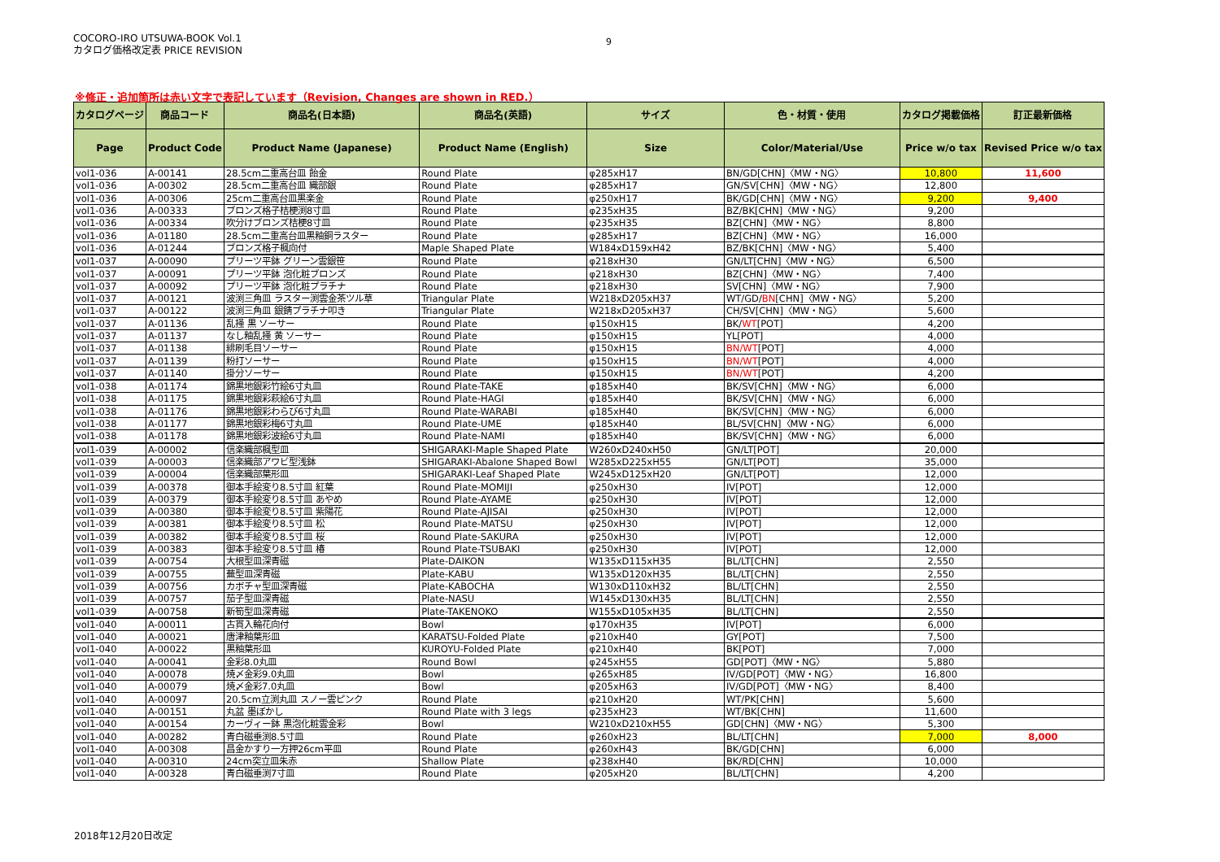COCORO-IRO UTSUWA-BOOK Vol.1
カタログ価格改定表 PRICE REVISION
9
※修正・追加箇所は赤い文字で表記しています（Revision, Changes are shown in RED.）
| カタログページ | 商品コード | 商品名(日本語) | 商品名(英語) | サイズ | 色・材質・使用 | カタログ掲載価格 | 訂正最新価格 |
| --- | --- | --- | --- | --- | --- | --- | --- |
| Page | Product Code | Product Name (Japanese) | Product Name (English) | Size | Color/Material/Use | Price w/o tax | Revised Price w/o tax |
| vol1-036 | A-00141 | 28.5cm二重高台皿 飴金 | Round Plate | φ285xH17 | BN/GD[CHN]〈MW・NG〉 | 10,800 | 11,600 |
| vol1-036 | A-00302 | 28.5cm二重高台皿 織部銀 | Round Plate | φ285xH17 | GN/SV[CHN]〈MW・NG〉 | 12,800 | |
| vol1-036 | A-00306 | 25cm二重高台皿黒楽金 | Round Plate | φ250xH17 | BK/GD[CHN]〈MW・NG〉 | 9,200 | 9,400 |
| vol1-036 | A-00333 | ブロンズ格子桔梗渕8寸皿 | Round Plate | φ235xH35 | BZ/BK[CHN]〈MW・NG〉 | 9,200 | |
| vol1-036 | A-00334 | 吹分けブロンズ桔梗8寸皿 | Round Plate | φ235xH35 | BZ[CHN]〈MW・NG〉 | 8,800 | |
| vol1-036 | A-01180 | 28.5cm二重高台皿黒釉銅ラスター | Round Plate | φ285xH17 | BZ[CHN]〈MW・NG〉 | 16,000 | |
| vol1-036 | A-01244 | ブロンズ格子楓向付 | Maple Shaped Plate | W184xD159xH42 | BZ/BK[CHN]〈MW・NG〉 | 5,400 | |
| vol1-037 | A-00090 | プリーツ平鉢 グリーン雲銀笹 | Round Plate | φ218xH30 | GN/LT[CHN]〈MW・NG〉 | 6,500 | |
| vol1-037 | A-00091 | プリーツ平鉢 泡化粧ブロンズ | Round Plate | φ218xH30 | BZ[CHN]〈MW・NG〉 | 7,400 | |
| vol1-037 | A-00092 | プリーツ平鉢 泡化粧プラチナ | Round Plate | φ218xH30 | SV[CHN]〈MW・NG〉 | 7,900 | |
| vol1-037 | A-00121 | 波渕三角皿 ラスター渕雲金茶ツル草 | Triangular Plate | W218xD205xH37 | WT/GD/ BN [CHN]〈MW・NG〉 | 5,200 | |
| vol1-037 | A-00122 | 波渕三角皿 銀錆プラチナ叩き | Triangular Plate | W218xD205xH37 | CH/SV[CHN]〈MW・NG〉 | 5,600 | |
| vol1-037 | A-01136 | 乱掻 黒 ソーサー | Round Plate | φ150xH15 | BK/ WT [POT] | 4,200 | |
| vol1-037 | A-01137 | なし釉乱掻 黄 ソーサー | Round Plate | φ150xH15 | YL[POT] | 4,000 | |
| vol1-037 | A-01138 | 緋刷毛目ソーサー | Round Plate | φ150xH15 | BN/WT [POT] | 4,000 | |
| vol1-037 | A-01139 | 粉打ソーサー | Round Plate | φ150xH15 | BN/WT [POT] | 4,000 | |
| vol1-037 | A-01140 | 掛分ソーサー | Round Plate | φ150xH15 | BN/WT [POT] | 4,200 | |
| vol1-038 | A-01174 | 錦黒地銀彩竹絵6寸丸皿 | Round Plate-TAKE | φ185xH40 | BK/SV[CHN]〈MW・NG〉 | 6,000 | |
| vol1-038 | A-01175 | 錦黒地銀彩萩絵6寸丸皿 | Round Plate-HAGI | φ185xH40 | BK/SV[CHN]〈MW・NG〉 | 6,000 | |
| vol1-038 | A-01176 | 錦黒地銀彩わらび6寸丸皿 | Round Plate-WARABI | φ185xH40 | BK/SV[CHN]〈MW・NG〉 | 6,000 | |
| vol1-038 | A-01177 | 錦黒地銀彩梅6寸丸皿 | Round Plate-UME | φ185xH40 | BL/SV[CHN]〈MW・NG〉 | 6,000 | |
| vol1-038 | A-01178 | 錦黒地銀彩波絵6寸丸皿 | Round Plate-NAMI | φ185xH40 | BK/SV[CHN]〈MW・NG〉 | 6,000 | |
| vol1-039 | A-00002 | 信楽織部楓型皿 | SHIGARAKI-Maple Shaped Plate | W260xD240xH50 | GN/LT[POT] | 20,000 | |
| vol1-039 | A-00003 | 信楽織部アワビ型浅鉢 | SHIGARAKI-Abalone Shaped Bowl | W285xD225xH55 | GN/LT[POT] | 35,000 | |
| vol1-039 | A-00004 | 信楽織部葉形皿 | SHIGARAKI-Leaf Shaped Plate | W245xD125xH20 | GN/LT[POT] | 12,000 | |
| vol1-039 | A-00378 | 御本手絵変り8.5寸皿 紅葉 | Round Plate-MOMIJI | φ250xH30 | IV[POT] | 12,000 | |
| vol1-039 | A-00379 | 御本手絵変り8.5寸皿 あやめ | Round Plate-AYAME | φ250xH30 | IV[POT] | 12,000 | |
| vol1-039 | A-00380 | 御本手絵変り8.5寸皿 紫陽花 | Round Plate-AJISAI | φ250xH30 | IV[POT] | 12,000 | |
| vol1-039 | A-00381 | 御本手絵変り8.5寸皿 松 | Round Plate-MATSU | φ250xH30 | IV[POT] | 12,000 | |
| vol1-039 | A-00382 | 御本手絵変り8.5寸皿 桜 | Round Plate-SAKURA | φ250xH30 | IV[POT] | 12,000 | |
| vol1-039 | A-00383 | 御本手絵変り8.5寸皿 椿 | Round Plate-TSUBAKI | φ250xH30 | IV[POT] | 12,000 | |
| vol1-039 | A-00754 | 大根型皿深青磁 | Plate-DAIKON | W135xD115xH35 | BL/LT[CHN] | 2,550 | |
| vol1-039 | A-00755 | 蕪型皿深青磁 | Plate-KABU | W135xD120xH35 | BL/LT[CHN] | 2,550 | |
| vol1-039 | A-00756 | カボチャ型皿深青磁 | Plate-KABOCHA | W130xD110xH32 | BL/LT[CHN] | 2,550 | |
| vol1-039 | A-00757 | 茄子型皿深青磁 | Plate-NASU | W145xD130xH35 | BL/LT[CHN] | 2,550 | |
| vol1-039 | A-00758 | 新筍型皿深青磁 | Plate-TAKENOKO | W155xD105xH35 | BL/LT[CHN] | 2,550 | |
| vol1-040 | A-00011 | 古貫入輪花向付 | Bowl | φ170xH35 | IV[POT] | 6,000 | |
| vol1-040 | A-00021 | 唐津釉葉形皿 | KARATSU-Folded Plate | φ210xH40 | GY[POT] | 7,500 | |
| vol1-040 | A-00022 | 黒釉葉形皿 | KUROYU-Folded Plate | φ210xH40 | BK[POT] | 7,000 | |
| vol1-040 | A-00041 | 金彩8.0丸皿 | Round Bowl | φ245xH55 | GD[POT]〈MW・NG〉 | 5,880 | |
| vol1-040 | A-00078 | 焼〆金彩9.0丸皿 | Bowl | φ265xH85 | IV/GD[POT]〈MW・NG〉 | 16,800 | |
| vol1-040 | A-00079 | 焼〆金彩7.0丸皿 | Bowl | φ205xH63 | IV/GD[POT]〈MW・NG〉 | 8,400 | |
| vol1-040 | A-00097 | 20.5cm立渕丸皿 スノー雲ピンク | Round Plate | φ210xH20 | WT/PK[CHN] | 5,600 | |
| vol1-040 | A-00151 | 丸盆 墨ぼかし | Round Plate with 3 legs | φ235xH23 | WT/BK[CHN] | 11,600 | |
| vol1-040 | A-00154 | カーヴィー鉢 黒泡化粧雲金彩 | Bowl | W210xD210xH55 | GD[CHN]〈MW・NG〉 | 5,300 | |
| vol1-040 | A-00282 | 青白磁垂渕8.5寸皿 | Round Plate | φ260xH23 | BL/LT[CHN] | 7,000 | 8,000 |
| vol1-040 | A-00308 | 昌金かすり一方押26cm平皿 | Round Plate | φ260xH43 | BK/GD[CHN] | 6,000 | |
| vol1-040 | A-00310 | 24cm突立皿朱赤 | Shallow Plate | φ238xH40 | BK/RD[CHN] | 10,000 | |
| vol1-040 | A-00328 | 青白磁垂渕7寸皿 | Round Plate | φ205xH20 | BL/LT[CHN] | 4,200 | |
2018年12月20日改定